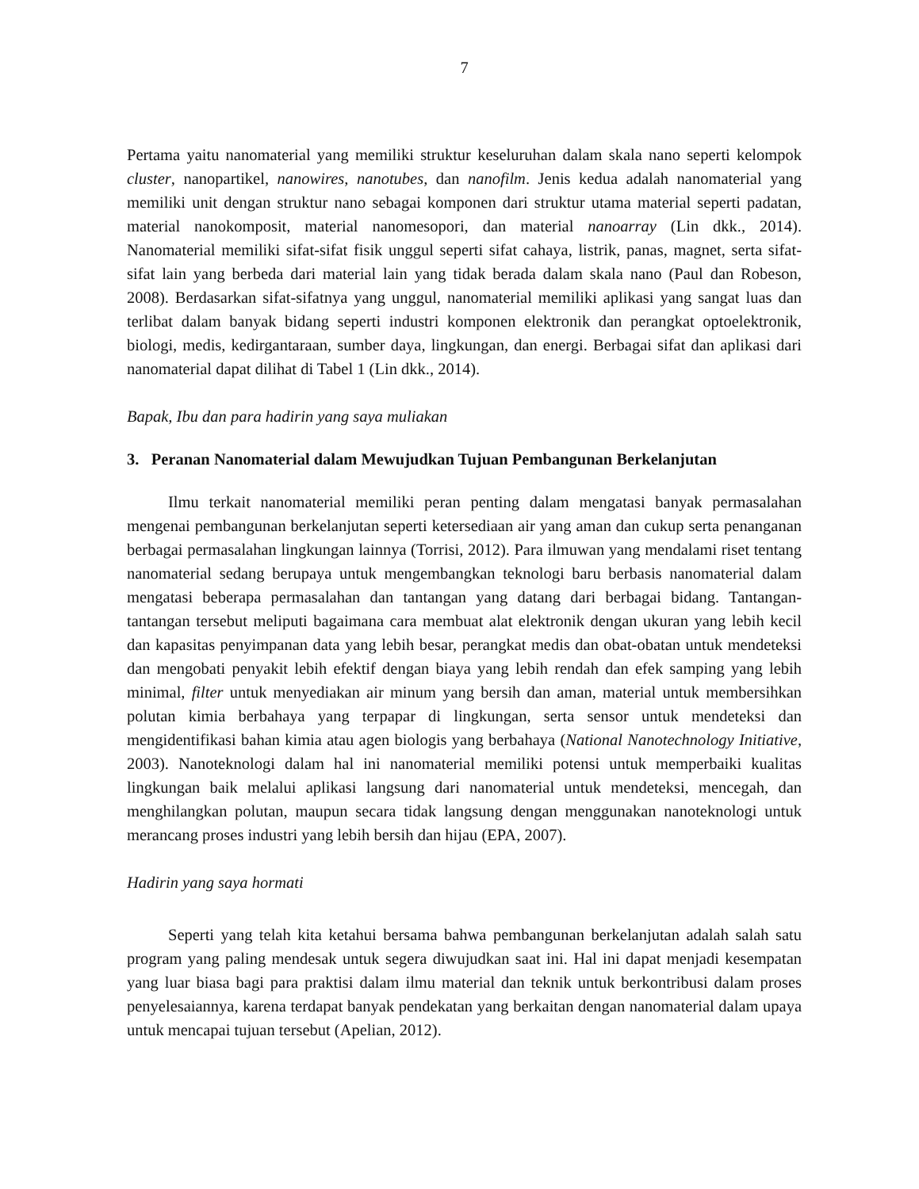7
Pertama yaitu nanomaterial yang memiliki struktur keseluruhan dalam skala nano seperti kelompok cluster, nanopartikel, nanowires, nanotubes, dan nanofilm. Jenis kedua adalah nanomaterial yang memiliki unit dengan struktur nano sebagai komponen dari struktur utama material seperti padatan, material nanokomposit, material nanomesopori, dan material nanoarray (Lin dkk., 2014). Nanomaterial memiliki sifat-sifat fisik unggul seperti sifat cahaya, listrik, panas, magnet, serta sifat-sifat lain yang berbeda dari material lain yang tidak berada dalam skala nano (Paul dan Robeson, 2008). Berdasarkan sifat-sifatnya yang unggul, nanomaterial memiliki aplikasi yang sangat luas dan terlibat dalam banyak bidang seperti industri komponen elektronik dan perangkat optoelektronik, biologi, medis, kedirgantaraan, sumber daya, lingkungan, dan energi. Berbagai sifat dan aplikasi dari nanomaterial dapat dilihat di Tabel 1 (Lin dkk., 2014).
Bapak, Ibu dan para hadirin yang saya muliakan
3. Peranan Nanomaterial dalam Mewujudkan Tujuan Pembangunan Berkelanjutan
Ilmu terkait nanomaterial memiliki peran penting dalam mengatasi banyak permasalahan mengenai pembangunan berkelanjutan seperti ketersediaan air yang aman dan cukup serta penanganan berbagai permasalahan lingkungan lainnya (Torrisi, 2012). Para ilmuwan yang mendalami riset tentang nanomaterial sedang berupaya untuk mengembangkan teknologi baru berbasis nanomaterial dalam mengatasi beberapa permasalahan dan tantangan yang datang dari berbagai bidang. Tantangan-tantangan tersebut meliputi bagaimana cara membuat alat elektronik dengan ukuran yang lebih kecil dan kapasitas penyimpanan data yang lebih besar, perangkat medis dan obat-obatan untuk mendeteksi dan mengobati penyakit lebih efektif dengan biaya yang lebih rendah dan efek samping yang lebih minimal, filter untuk menyediakan air minum yang bersih dan aman, material untuk membersihkan polutan kimia berbahaya yang terpapar di lingkungan, serta sensor untuk mendeteksi dan mengidentifikasi bahan kimia atau agen biologis yang berbahaya (National Nanotechnology Initiative, 2003). Nanoteknologi dalam hal ini nanomaterial memiliki potensi untuk memperbaiki kualitas lingkungan baik melalui aplikasi langsung dari nanomaterial untuk mendeteksi, mencegah, dan menghilangkan polutan, maupun secara tidak langsung dengan menggunakan nanoteknologi untuk merancang proses industri yang lebih bersih dan hijau (EPA, 2007).
Hadirin yang saya hormati
Seperti yang telah kita ketahui bersama bahwa pembangunan berkelanjutan adalah salah satu program yang paling mendesak untuk segera diwujudkan saat ini. Hal ini dapat menjadi kesempatan yang luar biasa bagi para praktisi dalam ilmu material dan teknik untuk berkontribusi dalam proses penyelesaiannya, karena terdapat banyak pendekatan yang berkaitan dengan nanomaterial dalam upaya untuk mencapai tujuan tersebut (Apelian, 2012).